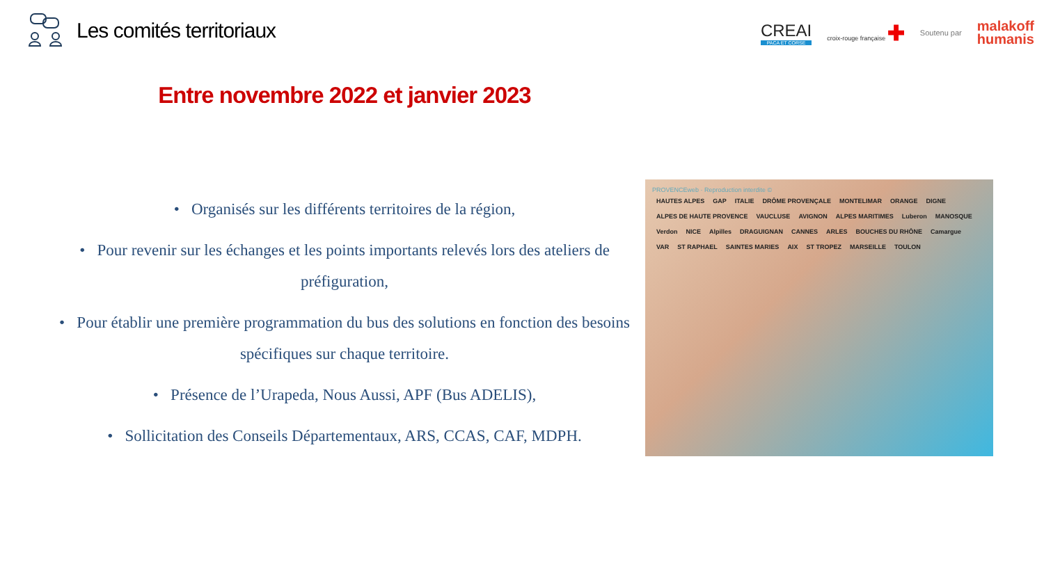Les comités territoriaux
CREAI
PACA ET CORSE
croix-rouge française ✚
Soutenu par
malakoff
humanis
Entre novembre 2022 et janvier 2023
• Organisés sur les différents territoires de la région,
• Pour revenir sur les échanges et les points importants relevés lors des ateliers de préfiguration,
• Pour établir une première programmation du bus des solutions en fonction des besoins spécifiques sur chaque territoire.
• Présence de l’Urapeda, Nous Aussi, APF (Bus ADELIS),
• Sollicitation des Conseils Départementaux, ARS, CCAS, CAF, MDPH.
PROVENCEweb · Reproduction interdite ©
HAUTES ALPES GAP ITALIE DRÔME PROVENÇALE MONTELIMAR ORANGE DIGNE ALPES DE HAUTE PROVENCE VAUCLUSE AVIGNON ALPES MARITIMES Luberon MANOSQUE Verdon NICE Alpilles DRAGUIGNAN CANNES ARLES BOUCHES DU RHÔNE Camargue VAR ST RAPHAEL SAINTES MARIES AIX ST TROPEZ MARSEILLE TOULON